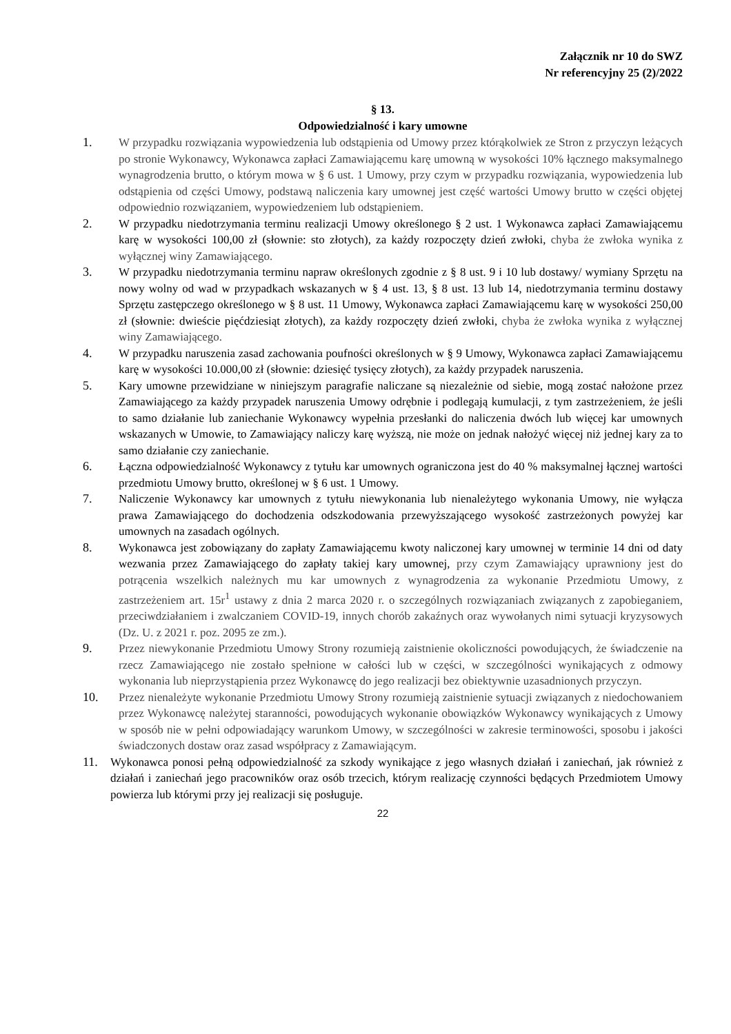Załącznik nr 10 do SWZ
Nr referencyjny 25 (2)/2022
§ 13.
Odpowiedzialność i kary umowne
1. W przypadku rozwiązania wypowiedzenia lub odstąpienia od Umowy przez którąkolwiek ze Stron z przyczyn leżących po stronie Wykonawcy, Wykonawca zapłaci Zamawiającemu karę umowną w wysokości 10% łącznego maksymalnego wynagrodzenia brutto, o którym mowa w § 6 ust. 1 Umowy, przy czym w przypadku rozwiązania, wypowiedzenia lub odstąpienia od części Umowy, podstawą naliczenia kary umownej jest część wartości Umowy brutto w części objętej odpowiednio rozwiązaniem, wypowiedzeniem lub odstąpieniem.
2. W przypadku niedotrzymania terminu realizacji Umowy określonego § 2 ust. 1 Wykonawca zapłaci Zamawiającemu karę w wysokości 100,00 zł (słownie: sto złotych), za każdy rozpoczęty dzień zwłoki, chyba że zwłoka wynika z wyłącznej winy Zamawiającego.
3. W przypadku niedotrzymania terminu napraw określonych zgodnie z § 8 ust. 9 i 10 lub dostawy/ wymiany Sprzętu na nowy wolny od wad w przypadkach wskazanych w § 4 ust. 13, § 8 ust. 13 lub 14, niedotrzymania terminu dostawy Sprzętu zastępczego określonego w § 8 ust. 11 Umowy, Wykonawca zapłaci Zamawiającemu karę w wysokości 250,00 zł (słownie: dwieście pięćdziesiąt złotych), za każdy rozpoczęty dzień zwłoki, chyba że zwłoka wynika z wyłącznej winy Zamawiającego.
4. W przypadku naruszenia zasad zachowania poufności określonych w § 9 Umowy, Wykonawca zapłaci Zamawiającemu karę w wysokości 10.000,00 zł (słownie: dziesięć tysięcy złotych), za każdy przypadek naruszenia.
5. Kary umowne przewidziane w niniejszym paragrafie naliczane są niezależnie od siebie, mogą zostać nałożone przez Zamawiającego za każdy przypadek naruszenia Umowy odrębnie i podlegają kumulacji, z tym zastrzeżeniem, że jeśli to samo działanie lub zaniechanie Wykonawcy wypełnia przesłanki do naliczenia dwóch lub więcej kar umownych wskazanych w Umowie, to Zamawiający naliczy karę wyższą, nie może on jednak nałożyć więcej niż jednej kary za to samo działanie czy zaniechanie.
6. Łączna odpowiedzialność Wykonawcy z tytułu kar umownych ograniczona jest do 40 % maksymalnej łącznej wartości przedmiotu Umowy brutto, określonej w § 6 ust. 1 Umowy.
7. Naliczenie Wykonawcy kar umownych z tytułu niewykonania lub nienależytego wykonania Umowy, nie wyłącza prawa Zamawiającego do dochodzenia odszkodowania przewyższającego wysokość zastrzeżonych powyżej kar umownych na zasadach ogólnych.
8. Wykonawca jest zobowiązany do zapłaty Zamawiającemu kwoty naliczonej kary umownej w terminie 14 dni od daty wezwania przez Zamawiającego do zapłaty takiej kary umownej, przy czym Zamawiający uprawniony jest do potrącenia wszelkich należnych mu kar umownych z wynagrodzenia za wykonanie Przedmiotu Umowy, z zastrzeżeniem art. 15r<sup>1</sup> ustawy z dnia 2 marca 2020 r. o szczególnych rozwiązaniach związanych z zapobieganiem, przeciwdziałaniem i zwalczaniem COVID-19, innych chorób zakaźnych oraz wywołanych nimi sytuacji kryzysowych (Dz. U. z 2021 r. poz. 2095 ze zm.).
9. Przez niewykonanie Przedmiotu Umowy Strony rozumieją zaistnienie okoliczności powodujących, że świadczenie na rzecz Zamawiającego nie zostało spełnione w całości lub w części, w szczególności wynikających z odmowy wykonania lub nieprzystąpienia przez Wykonawcę do jego realizacji bez obiektywnie uzasadnionych przyczyn.
10. Przez nienależyte wykonanie Przedmiotu Umowy Strony rozumieją zaistnienie sytuacji związanych z niedochowaniem przez Wykonawcę należytej staranności, powodujących wykonanie obowiązków Wykonawcy wynikających z Umowy w sposób nie w pełni odpowiadający warunkom Umowy, w szczególności w zakresie terminowości, sposobu i jakości świadczonych dostaw oraz zasad współpracy z Zamawiającym.
11. Wykonawca ponosi pełną odpowiedzialność za szkody wynikające z jego własnych działań i zaniechań, jak również z działań i zaniechań jego pracowników oraz osób trzecich, którym realizację czynności będących Przedmiotem Umowy powierza lub którymi przy jej realizacji się posługuje.
22